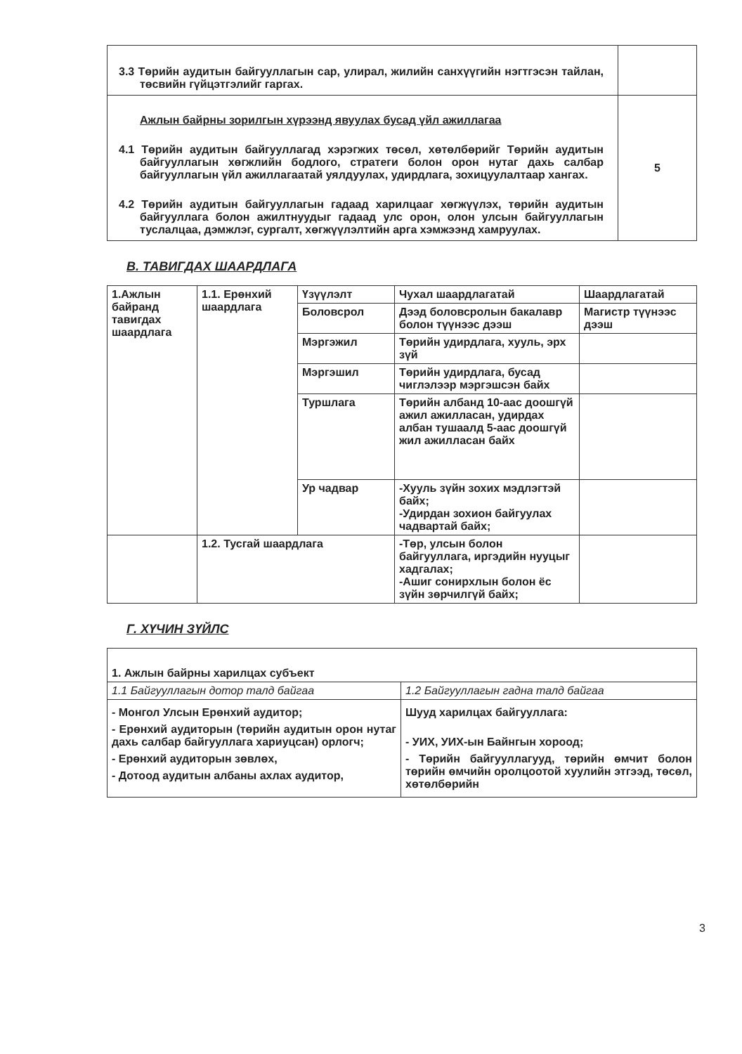| 3.3 Төрийн аудитын байгууллагын сар, улирал, жилийн санхүүгийн нэгтгэсэн тайлан, төсвийн гүйцэтгэлийг гаргах. | |
| Ажлын байрны зорилгын хүрээнд явуулах бусад үйл ажиллагаа 4.1 Төрийн аудитын байгууллагад хэрэгжих төсөл, хөтөлбөрийг Төрийн аудитын байгууллагын хөгжлийн бодлого, стратеги болон орон нутаг дахь салбар байгууллагын үйл ажиллагаатай уялдуулах, удирдлага, зохицуулалтаар хангах. 4.2 Төрийн аудитын байгууллагын гадаад харилцааг хөгжүүлэх, төрийн аудитын байгууллага болон ажилтнуудыг гадаад улс орон, олон улсын байгууллагын туслалцаа, дэмжлэг, сургалт, хөгжүүлэлтийн арга хэмжээнд хамруулах. | 5 |
В. ТАВИГДАХ ШААРДЛАГА
| 1.Ажлын байранд тавигдах шаардлага | 1.1. Ерөнхий шаардлага | Үзүүлэлт | Чухал шаардлагатай | Шаардлагатай |
| | | Боловсрол | Дээд боловсролын бакалавр болон түүнээс дээш | Магистр түүнээс дээш |
| | | Мэргэжил | Төрийн удирдлага, хууль, эрх зүй | |
| | | Мэргэшил | Төрийн удирдлага, бусад чиглэлээр мэргэшсэн байх | |
| | | Туршлага | Төрийн албанд 10-аас доошгүй ажил ажилласан, удирдах албан тушаалд 5-аас доошгүй жил ажилласан байх | |
| | | Ур чадвар | -Хууль зүйн зохих мэдлэгтэй байх; -Удирдан зохион байгуулах чадвартай байх; | |
| | 1.2. Тусгай шаардлага | | -Төр, улсын болон байгууллага, иргэдийн нууцыг хадгалах; -Ашиг сонирхлын болон ёс зүйн зөрчилгүй байх; | |
Г. ХҮЧИН ЗҮЙЛС
| 1. Ажлын байрны харилцах субъект | |
| 1.1 Байгууллагын дотор талд байгаа | 1.2 Байгууллагын гадна талд байгаа |
| - Монгол Улсын Ерөнхий аудитор; - Ерөнхий аудиторын (төрийн аудитын орон нутаг дахь салбар байгууллага хариуцсан) орлогч; - Ерөнхий аудиторын зөвлөх, - Дотоод аудитын албаны ахлах аудитор, | Шууд харилцах байгууллага: - УИХ, УИХ-ын Байнгын хороод; - Төрийн байгууллагууд, төрийн өмчит болон төрийн өмчийн оролцоотой хуулийн этгээд, төсөл, хөтөлбөрийн |
3